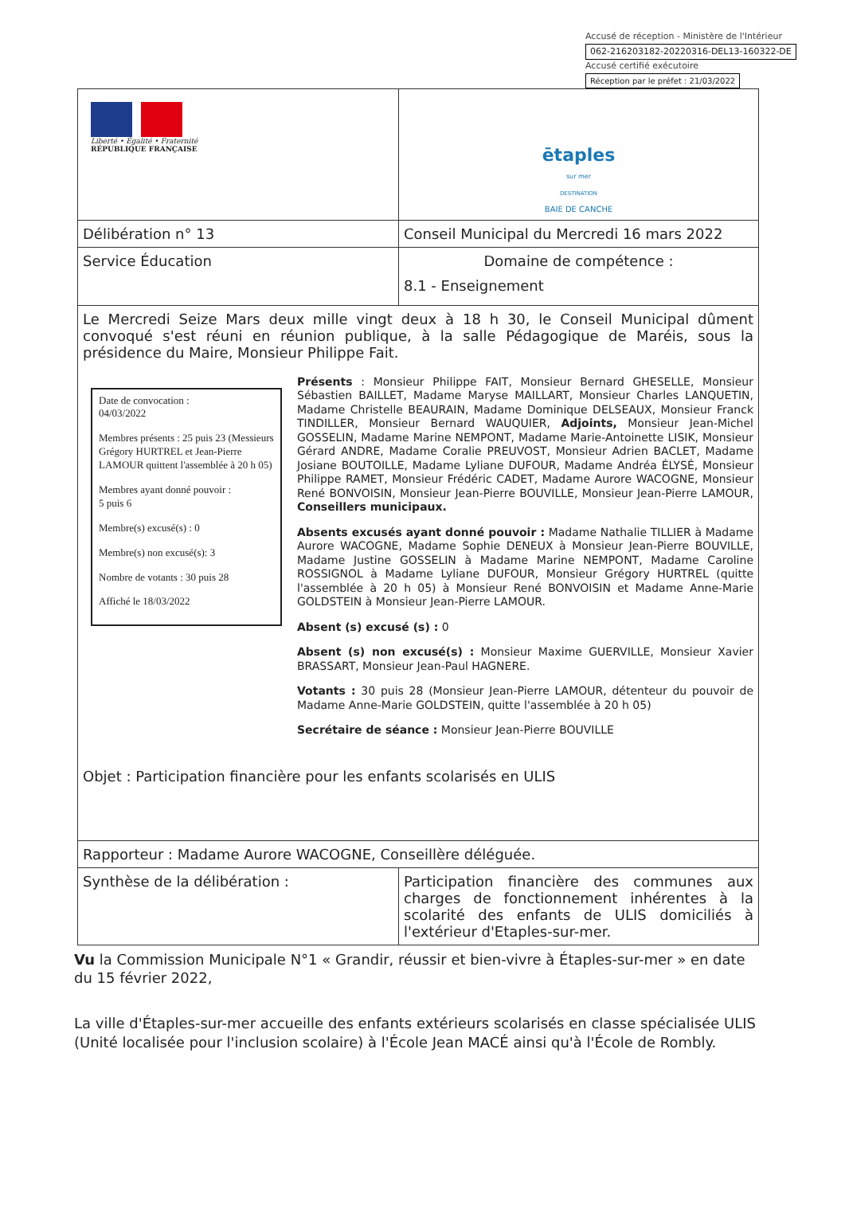Accusé de réception - Ministère de l'Intérieur
062-216203182-20220316-DEL13-160322-DE
Accusé certifié exécutoire
Réception par le préfet : 21/03/2022
| Liberté • Égalité • Fraternité RÉPUBLIQUE FRANÇAISE | ētaples sur mer DESTINATION BAIE DE CANCHE |
| Délibération n° 13 | Conseil Municipal du Mercredi 16 mars 2022 |
| Service Éducation | Domaine de compétence : 8.1 - Enseignement |
| Le Mercredi Seize Mars deux mille vingt deux à 18 h 30, le Conseil Municipal dûment convoqué s'est réuni en réunion publique, à la salle Pédagogique de Maréis, sous la présidence du Maire, Monsieur Philippe Fait. Date de convocation : 04/03/2022 Membres présents : 25 puis 23 (Messieurs Grégory HURTREL et Jean-Pierre LAMOUR quittent l'assemblée à 20 h 05) Membres ayant donné pouvoir : 5 puis 6 Membre(s) excusé(s) : 0 Membre(s) non excusé(s): 3 Nombre de votants : 30 puis 28 Affiché le 18/03/2022 Présents : Monsieur Philippe FAIT, Monsieur Bernard GHESELLE, Monsieur Sébastien BAILLET, Madame Maryse MAILLART, Monsieur Charles LANQUETIN, Madame Christelle BEAURAIN, Madame Dominique DELSEAUX, Monsieur Franck TINDILLER, Monsieur Bernard WAUQUIER, Adjoints, Monsieur Jean-Michel GOSSELIN, Madame Marine NEMPONT, Madame Marie-Antoinette LISIK, Monsieur Gérard ANDRE, Madame Coralie PREUVOST, Monsieur Adrien BACLET, Madame Josiane BOUTOILLE, Madame Lyliane DUFOUR, Madame Andréa ÉLYSÉ, Monsieur Philippe RAMET, Monsieur Frédéric CADET, Madame Aurore WACOGNE, Monsieur René BONVOISIN, Monsieur Jean-Pierre BOUVILLE, Monsieur Jean-Pierre LAMOUR, Conseillers municipaux. Absents excusés ayant donné pouvoir : Madame Nathalie TILLIER à Madame Aurore WACOGNE, Madame Sophie DENEUX à Monsieur Jean-Pierre BOUVILLE, Madame Justine GOSSELIN à Madame Marine NEMPONT, Madame Caroline ROSSIGNOL à Madame Lyliane DUFOUR, Monsieur Grégory HURTREL (quitte l'assemblée à 20 h 05) à Monsieur René BONVOISIN et Madame Anne-Marie GOLDSTEIN à Monsieur Jean-Pierre LAMOUR. Absent (s) excusé (s) : 0 Absent (s) non excusé(s) : Monsieur Maxime GUERVILLE, Monsieur Xavier BRASSART, Monsieur Jean-Paul HAGNERE. Votants : 30 puis 28 (Monsieur Jean-Pierre LAMOUR, détenteur du pouvoir de Madame Anne-Marie GOLDSTEIN, quitte l'assemblée à 20 h 05) Secrétaire de séance : Monsieur Jean-Pierre BOUVILLE Objet : Participation financière pour les enfants scolarisés en ULIS | |
| Rapporteur : Madame Aurore WACOGNE, Conseillère déléguée. | |
| Synthèse de la délibération : | Participation financière des communes aux charges de fonctionnement inhérentes à la scolarité des enfants de ULIS domiciliés à l'extérieur d'Etaples-sur-mer. |
Vu la Commission Municipale N°1 « Grandir, réussir et bien-vivre à Étaples-sur-mer » en date du 15 février 2022,
La ville d'Étaples-sur-mer accueille des enfants extérieurs scolarisés en classe spécialisée ULIS (Unité localisée pour l'inclusion scolaire) à l'École Jean MACÉ ainsi qu'à l'École de Rombly.